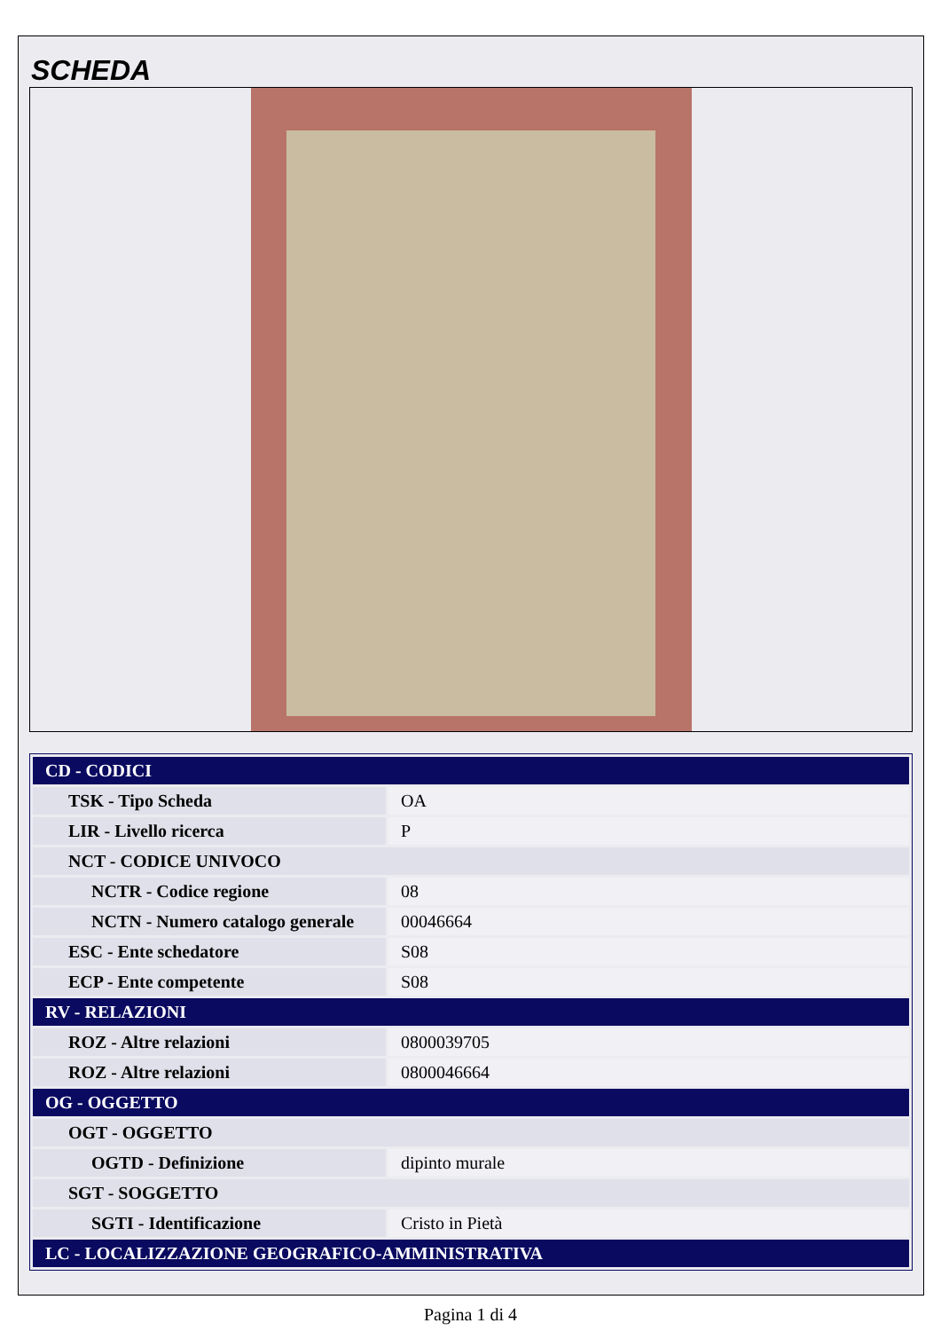SCHEDA
| CD - CODICI | |
| TSK - Tipo Scheda | OA |
| LIR - Livello ricerca | P |
| NCT - CODICE UNIVOCO | |
| NCTR - Codice regione | 08 |
| NCTN - Numero catalogo generale | 00046664 |
| ESC - Ente schedatore | S08 |
| ECP - Ente competente | S08 |
| RV - RELAZIONI | |
| ROZ - Altre relazioni | 0800039705 |
| ROZ - Altre relazioni | 0800046664 |
| OG - OGGETTO | |
| OGT - OGGETTO | |
| OGTD - Definizione | dipinto murale |
| SGT - SOGGETTO | |
| SGTI - Identificazione | Cristo in Pietà |
| LC - LOCALIZZAZIONE GEOGRAFICO-AMMINISTRATIVA | |
Pagina 1 di 4